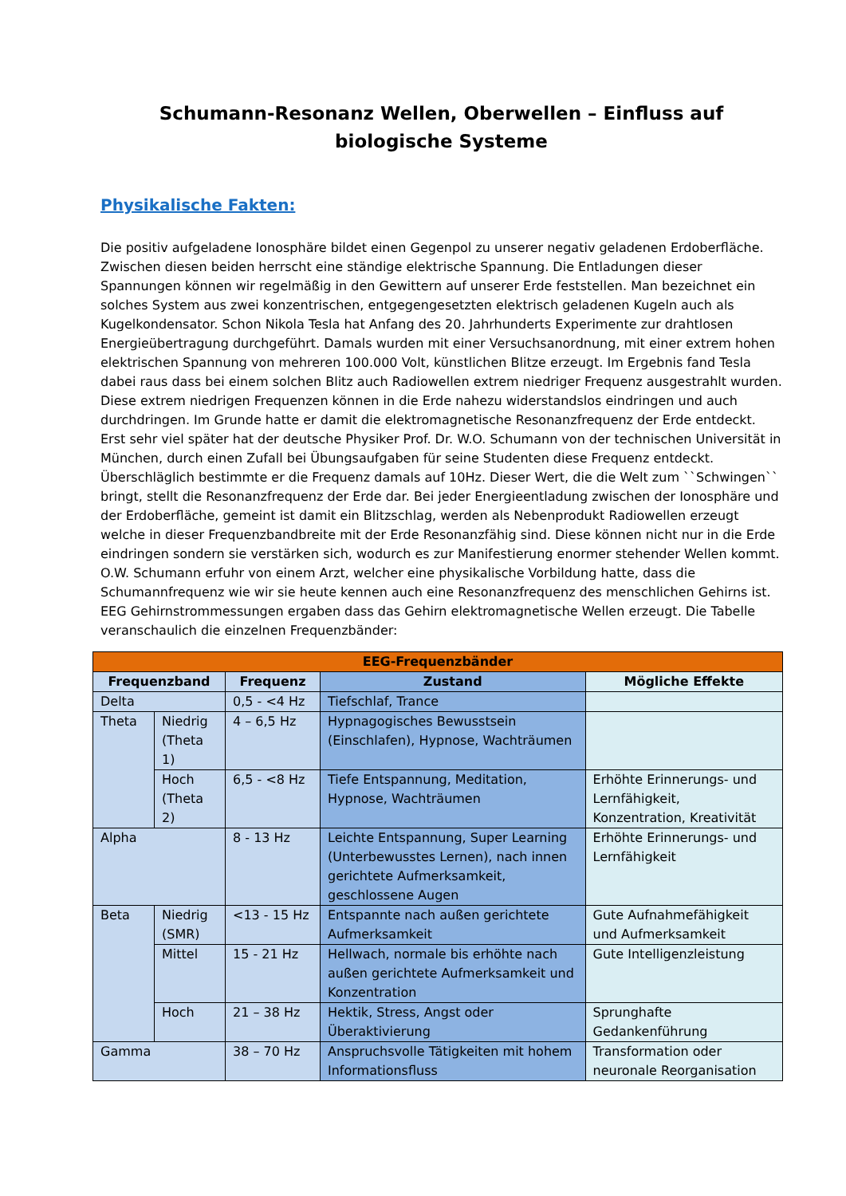Schumann-Resonanz Wellen, Oberwellen – Einfluss auf biologische Systeme
Physikalische Fakten:
Die positiv aufgeladene Ionosphäre bildet einen Gegenpol zu unserer negativ geladenen Erdoberfläche. Zwischen diesen beiden herrscht eine ständige elektrische Spannung. Die Entladungen dieser Spannungen können wir regelmäßig in den Gewittern auf unserer Erde feststellen. Man bezeichnet ein solches System aus zwei konzentrischen, entgegengesetzten elektrisch geladenen Kugeln auch als Kugelkondensator. Schon Nikola Tesla hat Anfang des 20. Jahrhunderts Experimente zur drahtlosen Energieübertragung durchgeführt. Damals wurden mit einer Versuchsanordnung, mit einer extrem hohen elektrischen Spannung von mehreren 100.000 Volt, künstlichen Blitze erzeugt. Im Ergebnis fand Tesla dabei raus dass bei einem solchen Blitz auch Radiowellen extrem niedriger Frequenz ausgestrahlt wurden. Diese extrem niedrigen Frequenzen können in die Erde nahezu widerstandslos eindringen und auch durchdringen. Im Grunde hatte er damit die elektromagnetische Resonanzfrequenz der Erde entdeckt. Erst sehr viel später hat der deutsche Physiker Prof. Dr. W.O. Schumann von der technischen Universität in München, durch einen Zufall bei Übungsaufgaben für seine Studenten diese Frequenz entdeckt. Überschläglich bestimmte er die Frequenz damals auf 10Hz. Dieser Wert, die die Welt zum ``Schwingen`` bringt, stellt die Resonanzfrequenz der Erde dar. Bei jeder Energieentladung zwischen der Ionosphäre und der Erdoberfläche, gemeint ist damit ein Blitzschlag, werden als Nebenprodukt Radiowellen erzeugt welche in dieser Frequenzbandbreite mit der Erde Resonanzfähig sind. Diese können nicht nur in die Erde eindringen sondern sie verstärken sich, wodurch es zur Manifestierung enormer stehender Wellen kommt. O.W. Schumann erfuhr von einem Arzt, welcher eine physikalische Vorbildung hatte, dass die Schumannfrequenz wie wir sie heute kennen auch eine Resonanzfrequenz des menschlichen Gehirns ist. EEG Gehirnstrommessungen ergaben dass das Gehirn elektromagnetische Wellen erzeugt. Die Tabelle veranschaulich die einzelnen Frequenzbänder:
| EEG-Frequenzbänder | | | | |
| --- | --- | --- | --- | --- |
| Frequenzband | | Frequenz | Zustand | Mögliche Effekte |
| Delta | | 0,5 - <4 Hz | Tiefschlaf, Trance | |
| Theta | Niedrig (Theta 1) | 4 – 6,5 Hz | Hypnagogisches Bewusstsein (Einschlafen), Hypnose, Wachträumen | |
| | Hoch (Theta 2) | 6,5 - <8 Hz | Tiefe Entspannung, Meditation, Hypnose, Wachträumen | Erhöhte Erinnerungs- und Lernfähigkeit, Konzentration, Kreativität |
| Alpha | | 8 - 13 Hz | Leichte Entspannung, Super Learning (Unterbewusstes Lernen), nach innen gerichtete Aufmerksamkeit, geschlossene Augen | Erhöhte Erinnerungs- und Lernfähigkeit |
| Beta | Niedrig (SMR) | <13 - 15 Hz | Entspannte nach außen gerichtete Aufmerksamkeit | Gute Aufnahmefähigkeit und Aufmerksamkeit |
| | Mittel | 15 - 21 Hz | Hellwach, normale bis erhöhte nach außen gerichtete Aufmerksamkeit und Konzentration | Gute Intelligenzleistung |
| | Hoch | 21 – 38 Hz | Hektik, Stress, Angst oder Überaktivierung | Sprunghafte Gedankenführung |
| Gamma | | 38 – 70 Hz | Anspruchsvolle Tätigkeiten mit hohem Informationsfluss | Transformation oder neuronale Reorganisation |